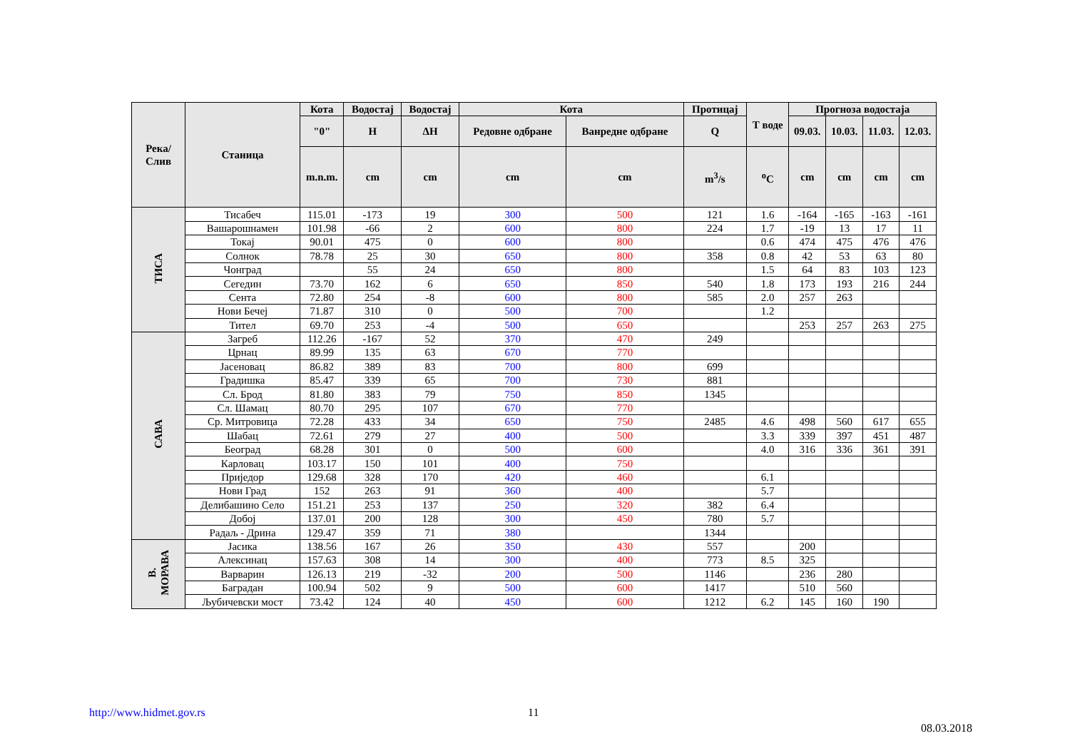| Река/ Слив | Станица | Кота | Водостај | Водостај | Кота | | Протицај | Т воде | Прогноза водостаја | | | |
| --- | --- | --- | --- | --- | --- | --- | --- | --- | --- | --- | --- | --- |
| | | "0" | H | ΔH | Редовне одбране | Ванредне одбране | Q | | 09.03. | 10.03. | 11.03. | 12.03. |
| | | m.n.m. | cm | cm | cm | cm | m<sup>3</sup>/s | <sup>o</sup> C | cm | cm | cm | cm |
| ТИСА | Тисабеч | 115.01 | -173 | 19 | 300 | 500 | 121 | 1.6 | -164 | -165 | -163 | -161 |
| | Вашарошнамен | 101.98 | -66 | 2 | 600 | 800 | 224 | 1.7 | -19 | 13 | 17 | 11 |
| | Токај | 90.01 | 475 | 0 | 600 | 800 | | 0.6 | 474 | 475 | 476 | 476 |
| | Солнок | 78.78 | 25 | 30 | 650 | 800 | 358 | 0.8 | 42 | 53 | 63 | 80 |
| | Чонград | | 55 | 24 | 650 | 800 | | 1.5 | 64 | 83 | 103 | 123 |
| | Сегедин | 73.70 | 162 | 6 | 650 | 850 | 540 | 1.8 | 173 | 193 | 216 | 244 |
| | Сента | 72.80 | 254 | -8 | 600 | 800 | 585 | 2.0 | 257 | 263 | | |
| | Нови Бечеј | 71.87 | 310 | 0 | 500 | 700 | | 1.2 | | | | |
| | Тител | 69.70 | 253 | -4 | 500 | 650 | | | 253 | 257 | 263 | 275 |
| САВА | Загреб | 112.26 | -167 | 52 | 370 | 470 | 249 | | | | | |
| | Црнац | 89.99 | 135 | 63 | 670 | 770 | | | | | | |
| | Јасеновац | 86.82 | 389 | 83 | 700 | 800 | 699 | | | | | |
| | Градишка | 85.47 | 339 | 65 | 700 | 730 | 881 | | | | | |
| | Сл. Брод | 81.80 | 383 | 79 | 750 | 850 | 1345 | | | | | |
| | Сл. Шамац | 80.70 | 295 | 107 | 670 | 770 | | | | | | |
| | Ср. Митровица | 72.28 | 433 | 34 | 650 | 750 | 2485 | 4.6 | 498 | 560 | 617 | 655 |
| | Шабац | 72.61 | 279 | 27 | 400 | 500 | | 3.3 | 339 | 397 | 451 | 487 |
| | Београд | 68.28 | 301 | 0 | 500 | 600 | | 4.0 | 316 | 336 | 361 | 391 |
| | Карловац | 103.17 | 150 | 101 | 400 | 750 | | | | | | |
| | Приједор | 129.68 | 328 | 170 | 420 | 460 | | 6.1 | | | | |
| | Нови Град | 152 | 263 | 91 | 360 | 400 | | 5.7 | | | | |
| | Делибашино Село | 151.21 | 253 | 137 | 250 | 320 | 382 | 6.4 | | | | |
| | Добој | 137.01 | 200 | 128 | 300 | 450 | 780 | 5.7 | | | | |
| | Радаљ - Дрина | 129.47 | 359 | 71 | 380 | | 1344 | | | | | |
| В. МОРАВА | Јасика | 138.56 | 167 | 26 | 350 | 430 | 557 | | 200 | | | |
| | Алексинац | 157.63 | 308 | 14 | 300 | 400 | 773 | 8.5 | 325 | | | |
| | Варварин | 126.13 | 219 | -32 | 200 | 500 | 1146 | | 236 | 280 | | |
| | Баградан | 100.94 | 502 | 9 | 500 | 600 | 1417 | | 510 | 560 | | |
| | Љубичевски мост | 73.42 | 124 | 40 | 450 | 600 | 1212 | 6.2 | 145 | 160 | 190 | |
http://www.hidmet.gov.rs 11
08.03.2018